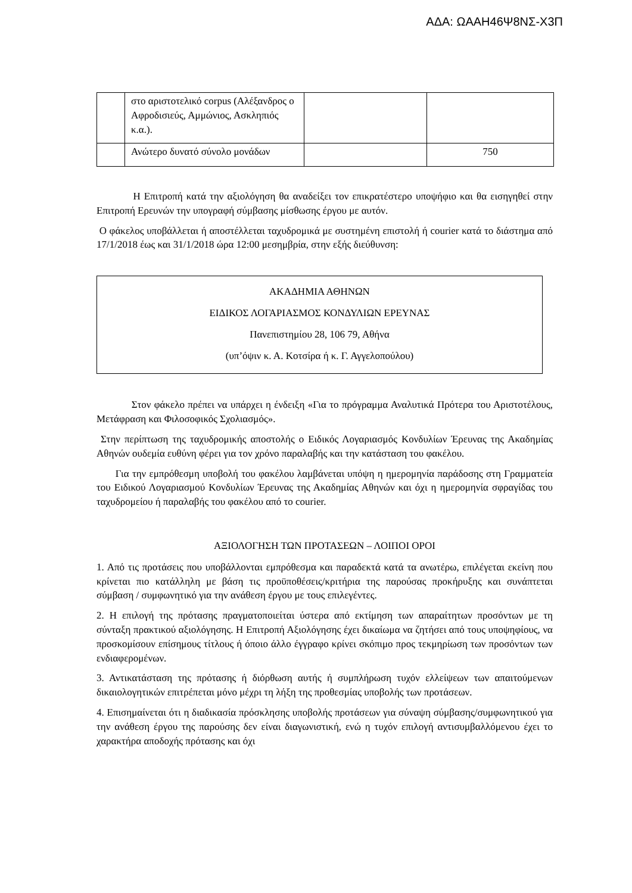ΑΔΑ: ΩΑΑΗ46Ψ8ΝΣ-Χ3Π
| | στο αριστοτελικό corpus (Αλέξανδρος ο Αφροδισιεύς, Αμμώνιος, Ασκληπιός κ.α.). | | |
| | Ανώτερο δυνατό σύνολο μονάδων | | 750 |
Η Επιτροπή κατά την αξιολόγηση θα αναδείξει τον επικρατέστερο υποψήφιο και θα εισηγηθεί στην Επιτροπή Ερευνών την υπογραφή σύμβασης μίσθωσης έργου με αυτόν.
Ο φάκελος υποβάλλεται ή αποστέλλεται ταχυδρομικά με συστημένη επιστολή ή courier κατά το διάστημα από 17/1/2018 έως και 31/1/2018 ώρα 12:00 μεσημβρία, στην εξής διεύθυνση:
ΑΚΑΔΗΜΙΑ ΑΘΗΝΩΝ
ΕΙΔΙΚΟΣ ΛΟΓΑΡΙΑΣΜΟΣ ΚΟΝΔΥΛΙΩΝ ΕΡΕΥΝΑΣ
Πανεπιστημίου 28, 106 79, Αθήνα
(υπ’όψιν κ. Α. Κοτσίρα ή κ. Γ. Αγγελοπούλου)
Στον φάκελο πρέπει να υπάρχει η ένδειξη «Για το πρόγραμμα Αναλυτικά Πρότερα του Αριστοτέλους, Μετάφραση και Φιλοσοφικός Σχολιασμός».
Στην περίπτωση της ταχυδρομικής αποστολής ο Ειδικός Λογαριασμός Κονδυλίων Έρευνας της Ακαδημίας Αθηνών ουδεμία ευθύνη φέρει για τον χρόνο παραλαβής και την κατάσταση του φακέλου.
Για την εμπρόθεσμη υποβολή του φακέλου λαμβάνεται υπόψη η ημερομηνία παράδοσης στη Γραμματεία του Ειδικού Λογαριασμού Κονδυλίων Έρευνας της Ακαδημίας Αθηνών και όχι η ημερομηνία σφραγίδας του ταχυδρομείου ή παραλαβής του φακέλου από το courier.
ΑΞΙΟΛΟΓΗΣΗ ΤΩΝ ΠΡΟΤΑΣΕΩΝ – ΛΟΙΠΟΙ ΟΡΟΙ
1. Από τις προτάσεις που υποβάλλονται εμπρόθεσμα και παραδεκτά κατά τα ανωτέρω, επιλέγεται εκείνη που κρίνεται πιο κατάλληλη με βάση τις προϋποθέσεις/κριτήρια της παρούσας προκήρυξης και συνάπτεται σύμβαση / συμφωνητικό για την ανάθεση έργου με τους επιλεγέντες.
2. Η επιλογή της πρότασης πραγματοποιείται ύστερα από εκτίμηση των απαραίτητων προσόντων με τη σύνταξη πρακτικού αξιολόγησης. Η Επιτροπή Αξιολόγησης έχει δικαίωμα να ζητήσει από τους υποψηφίους, να προσκομίσουν επίσημους τίτλους ή όποιο άλλο έγγραφο κρίνει σκόπιμο προς τεκμηρίωση των προσόντων των ενδιαφερομένων.
3. Αντικατάσταση της πρότασης ή διόρθωση αυτής ή συμπλήρωση τυχόν ελλείψεων των απαιτούμενων δικαιολογητικών επιτρέπεται μόνο μέχρι τη λήξη της προθεσμίας υποβολής των προτάσεων.
4. Επισημαίνεται ότι η διαδικασία πρόσκλησης υποβολής προτάσεων για σύναψη σύμβασης/συμφωνητικού για την ανάθεση έργου της παρούσης δεν είναι διαγωνιστική, ενώ η τυχόν επιλογή αντισυμβαλλόμενου έχει το χαρακτήρα αποδοχής πρότασης και όχι